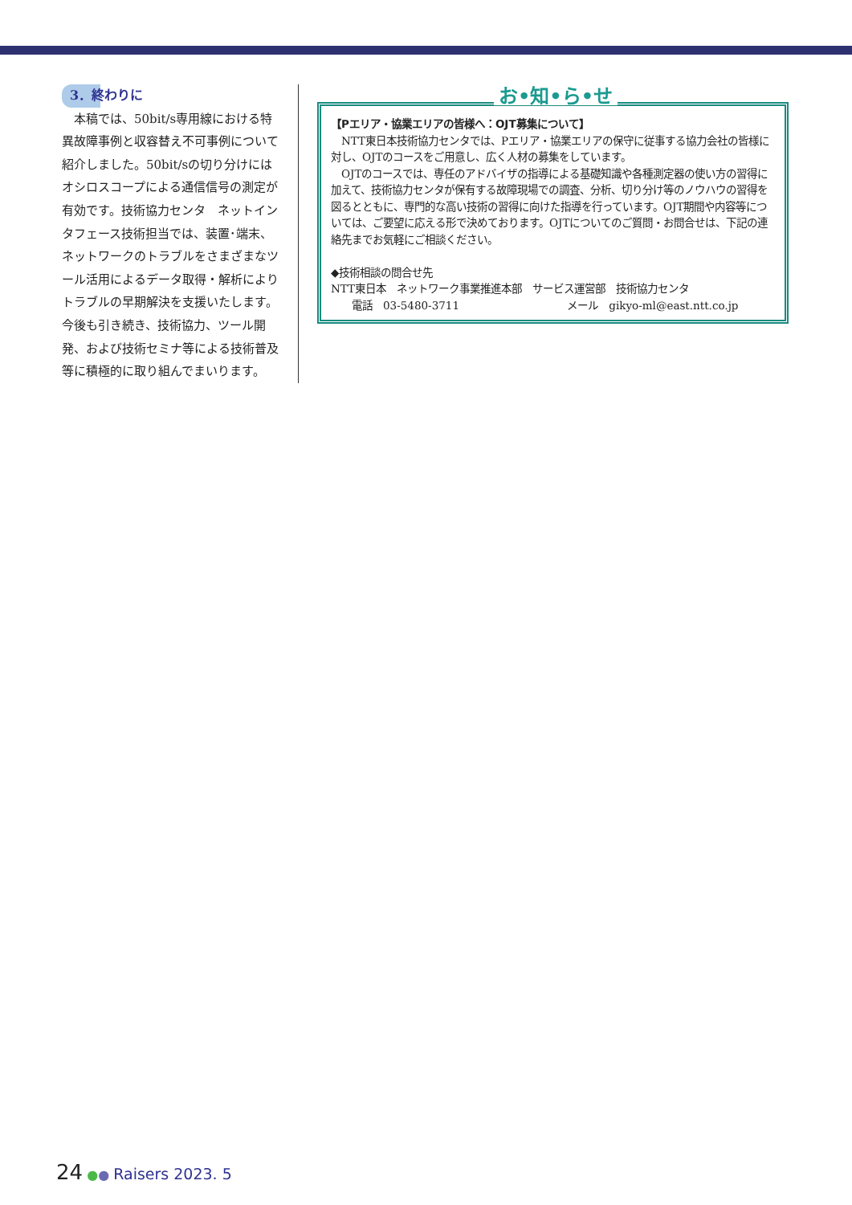3．終わりに
本稿では、50bit/s専用線における特異故障事例と収容替え不可事例について紹介しました。50bit/sの切り分けにはオシロスコープによる通信信号の測定が有効です。技術協力センタ　ネットインタフェース技術担当では、装置･端末、ネットワークのトラブルをさまざまなツール活用によるデータ取得・解析によりトラブルの早期解決を支援いたします。今後も引き続き、技術協力、ツール開発、および技術セミナ等による技術普及等に積極的に取り組んでまいります。
お•知•ら•せ
【Pエリア・協業エリアの皆様へ：OJT募集について】
　NTT東日本技術協力センタでは、Pエリア・協業エリアの保守に従事する協力会社の皆様に対し、OJTのコースをご用意し、広く人材の募集をしています。
　OJTのコースでは、専任のアドバイザの指導による基礎知識や各種測定器の使い方の習得に加えて、技術協力センタが保有する故障現場での調査、分析、切り分け等のノウハウの習得を図るとともに、専門的な高い技術の習得に向けた指導を行っています。OJT期間や内容等については、ご要望に応える形で決めております。OJTについてのご質問・お問合せは、下記の連絡先までお気軽にご相談ください。
◆技術相談の問合せ先
NTT東日本　ネットワーク事業推進本部　サービス運営部　技術協力センタ
　　電話　03-5480-3711 メール　gikyo-ml@east.ntt.co.jp
24 ●● Raisers 2023. 5